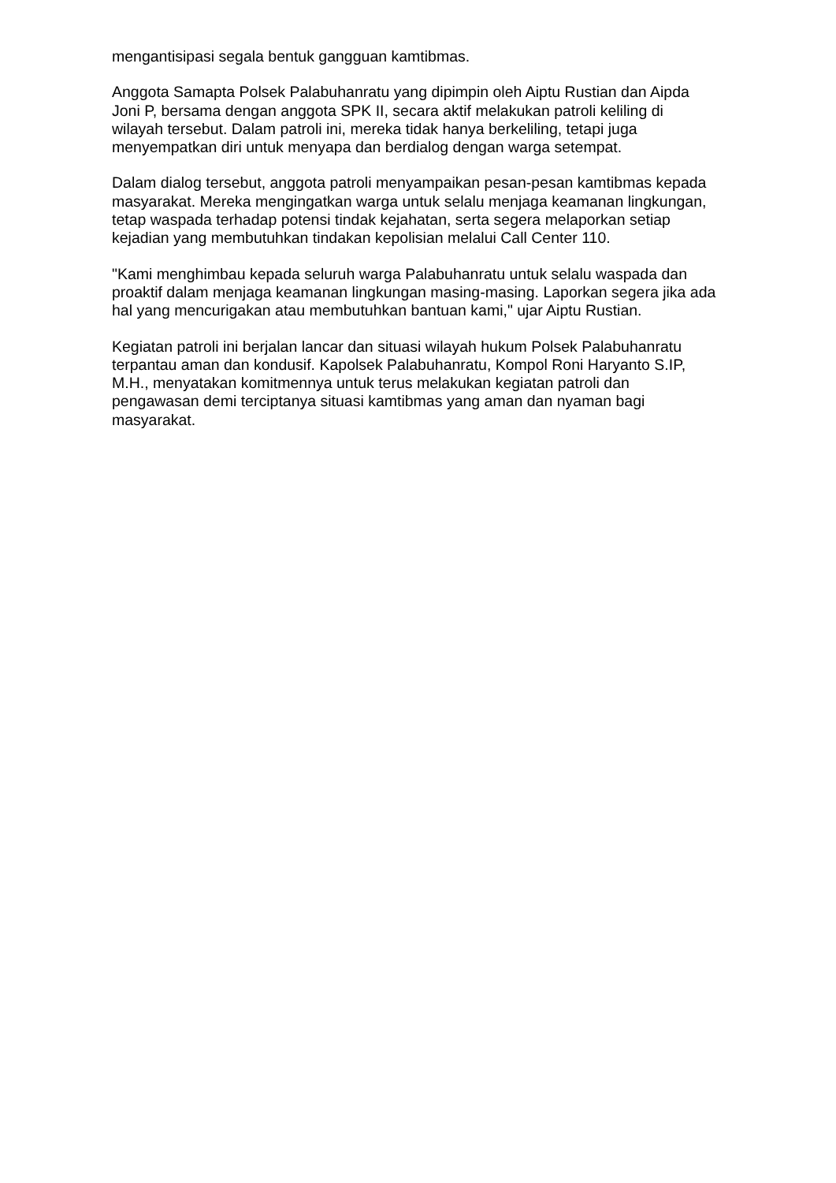mengantisipasi segala bentuk gangguan kamtibmas.
Anggota Samapta Polsek Palabuhanratu yang dipimpin oleh Aiptu Rustian dan Aipda Joni P, bersama dengan anggota SPK II, secara aktif melakukan patroli keliling di wilayah tersebut. Dalam patroli ini, mereka tidak hanya berkeliling, tetapi juga menyempatkan diri untuk menyapa dan berdialog dengan warga setempat.
Dalam dialog tersebut, anggota patroli menyampaikan pesan-pesan kamtibmas kepada masyarakat. Mereka mengingatkan warga untuk selalu menjaga keamanan lingkungan, tetap waspada terhadap potensi tindak kejahatan, serta segera melaporkan setiap kejadian yang membutuhkan tindakan kepolisian melalui Call Center 110.
"Kami menghimbau kepada seluruh warga Palabuhanratu untuk selalu waspada dan proaktif dalam menjaga keamanan lingkungan masing-masing. Laporkan segera jika ada hal yang mencurigakan atau membutuhkan bantuan kami," ujar Aiptu Rustian.
Kegiatan patroli ini berjalan lancar dan situasi wilayah hukum Polsek Palabuhanratu terpantau aman dan kondusif. Kapolsek Palabuhanratu, Kompol Roni Haryanto S.IP, M.H., menyatakan komitmennya untuk terus melakukan kegiatan patroli dan pengawasan demi terciptanya situasi kamtibmas yang aman dan nyaman bagi masyarakat.